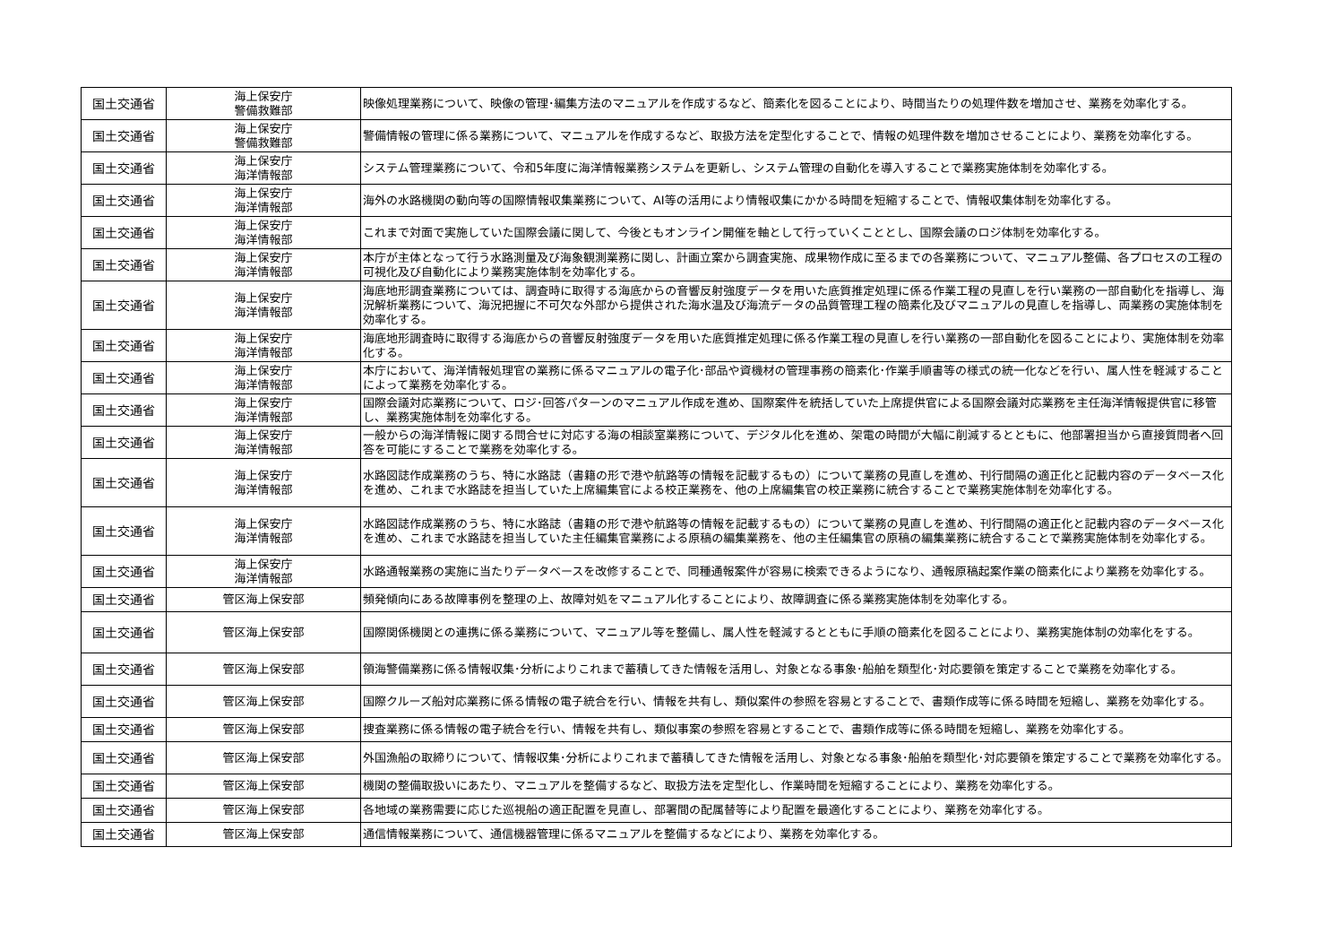| 国土交通省 | 海上保安庁 警備救難部 | 映像処理業務について、映像の管理･編集方法のマニュアルを作成するなど、簡素化を図ることにより、時間当たりの処理件数を増加させ、業務を効率化する。 |
| 国土交通省 | 海上保安庁 警備救難部 | 警備情報の管理に係る業務について、マニュアルを作成するなど、取扱方法を定型化することで、情報の処理件数を増加させることにより、業務を効率化する。 |
| 国土交通省 | 海上保安庁 海洋情報部 | システム管理業務について、令和5年度に海洋情報業務システムを更新し、システム管理の自動化を導入することで業務実施体制を効率化する。 |
| 国土交通省 | 海上保安庁 海洋情報部 | 海外の水路機関の動向等の国際情報収集業務について、AI等の活用により情報収集にかかる時間を短縮することで、情報収集体制を効率化する。 |
| 国土交通省 | 海上保安庁 海洋情報部 | これまで対面で実施していた国際会議に関して、今後ともオンライン開催を軸として行っていくこととし、国際会議のロジ体制を効率化する。 |
| 国土交通省 | 海上保安庁 海洋情報部 | 本庁が主体となって行う水路測量及び海象観測業務に関し、計画立案から調査実施、成果物作成に至るまでの各業務について、マニュアル整備、各プロセスの工程の可視化及び自動化により業務実施体制を効率化する。 |
| 国土交通省 | 海上保安庁 海洋情報部 | 海底地形調査業務については、調査時に取得する海底からの音響反射強度データを用いた底質推定処理に係る作業工程の見直しを行い業務の一部自動化を指導し、海況解析業務について、海況把握に不可欠な外部から提供された海水温及び海流データの品質管理工程の簡素化及びマニュアルの見直しを指導し、両業務の実施体制を効率化する。 |
| 国土交通省 | 海上保安庁 海洋情報部 | 海底地形調査時に取得する海底からの音響反射強度データを用いた底質推定処理に係る作業工程の見直しを行い業務の一部自動化を図ることにより、実施体制を効率化する。 |
| 国土交通省 | 海上保安庁 海洋情報部 | 本庁において、海洋情報処理官の業務に係るマニュアルの電子化･部品や資機材の管理事務の簡素化･作業手順書等の様式の統一化などを行い、属人性を軽減することによって業務を効率化する。 |
| 国土交通省 | 海上保安庁 海洋情報部 | 国際会議対応業務について、ロジ･回答パターンのマニュアル作成を進め、国際案件を統括していた上席提供官による国際会議対応業務を主任海洋情報提供官に移管し、業務実施体制を効率化する。 |
| 国土交通省 | 海上保安庁 海洋情報部 | 一般からの海洋情報に関する問合せに対応する海の相談室業務について、デジタル化を進め、架電の時間が大幅に削減するとともに、他部署担当から直接質問者へ回答を可能にすることで業務を効率化する。 |
| 国土交通省 | 海上保安庁 海洋情報部 | 水路図誌作成業務のうち、特に水路誌（書籍の形で港や航路等の情報を記載するもの）について業務の見直しを進め、刊行間隔の適正化と記載内容のデータベース化を進め、これまで水路誌を担当していた上席編集官による校正業務を、他の上席編集官の校正業務に統合することで業務実施体制を効率化する。 |
| 国土交通省 | 海上保安庁 海洋情報部 | 水路図誌作成業務のうち、特に水路誌（書籍の形で港や航路等の情報を記載するもの）について業務の見直しを進め、刊行間隔の適正化と記載内容のデータベース化を進め、これまで水路誌を担当していた主任編集官業務による原稿の編集業務を、他の主任編集官の原稿の編集業務に統合することで業務実施体制を効率化する。 |
| 国土交通省 | 海上保安庁 海洋情報部 | 水路通報業務の実施に当たりデータベースを改修することで、同種通報案件が容易に検索できるようになり、通報原稿起案作業の簡素化により業務を効率化する。 |
| 国土交通省 | 管区海上保安部 | 頻発傾向にある故障事例を整理の上、故障対処をマニュアル化することにより、故障調査に係る業務実施体制を効率化する。 |
| 国土交通省 | 管区海上保安部 | 国際関係機関との連携に係る業務について、マニュアル等を整備し、属人性を軽減するとともに手順の簡素化を図ることにより、業務実施体制の効率化をする。 |
| 国土交通省 | 管区海上保安部 | 領海警備業務に係る情報収集･分析によりこれまで蓄積してきた情報を活用し、対象となる事象･船舶を類型化･対応要領を策定することで業務を効率化する。 |
| 国土交通省 | 管区海上保安部 | 国際クルーズ船対応業務に係る情報の電子統合を行い、情報を共有し、類似案件の参照を容易とすることで、書類作成等に係る時間を短縮し、業務を効率化する。 |
| 国土交通省 | 管区海上保安部 | 捜査業務に係る情報の電子統合を行い、情報を共有し、類似事案の参照を容易とすることで、書類作成等に係る時間を短縮し、業務を効率化する。 |
| 国土交通省 | 管区海上保安部 | 外国漁船の取締りについて、情報収集･分析によりこれまで蓄積してきた情報を活用し、対象となる事象･船舶を類型化･対応要領を策定することで業務を効率化する。 |
| 国土交通省 | 管区海上保安部 | 機関の整備取扱いにあたり、マニュアルを整備するなど、取扱方法を定型化し、作業時間を短縮することにより、業務を効率化する。 |
| 国土交通省 | 管区海上保安部 | 各地域の業務需要に応じた巡視船の適正配置を見直し、部署間の配属替等により配置を最適化することにより、業務を効率化する。 |
| 国土交通省 | 管区海上保安部 | 通信情報業務について、通信機器管理に係るマニュアルを整備するなどにより、業務を効率化する。 |